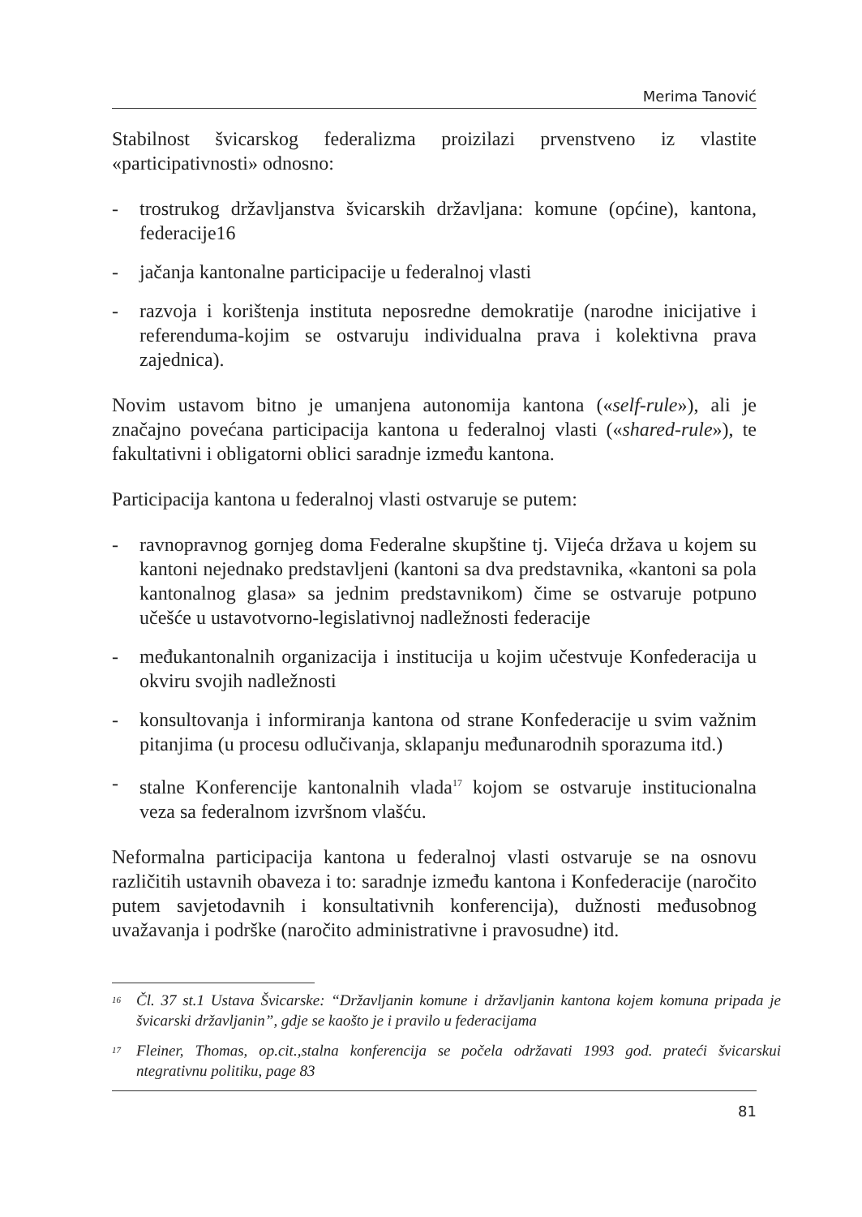Merima Tanović
Stabilnost švicarskog federalizma proizilazi prvenstveno iz vlastite «participativnosti» odnosno:
- trostrukog državljanstva švicarskih državljana: komune (općine), kantona, federacije16
- jačanja kantonalne participacije u federalnoj vlasti
- razvoja i korištenja instituta neposredne demokratije (narodne inicijative i referenduma-kojim se ostvaruju individualna prava i kolektivna prava zajednica).
Novim ustavom bitno je umanjena autonomija kantona («self-rule»), ali je značajno povećana participacija kantona u federalnoj vlasti («shared-rule»), te fakultativni i obligatorni oblici saradnje između kantona.
Participacija kantona u federalnoj vlasti ostvaruje se putem:
- ravnopravnog gornjeg doma Federalne skupštine tj. Vijeća država u kojem su kantoni nejednako predstavljeni (kantoni sa dva predstavnika, «kantoni sa pola kantonalnog glasa» sa jednim predstavnikom) čime se ostvaruje potpuno učešće u ustavotvorno-legislativnoj nadležnosti federacije
- međukantonalnih organizacija i institucija u kojim učestvuje Konfederacija u okviru svojih nadležnosti
- konsultovanja i informiranja kantona od strane Konfederacije u svim važnim pitanjima (u procesu odlučivanja, sklapanju međunarodnih sporazuma itd.)
- stalne Konferencije kantonalnih vlada<sup>17</sup> kojom se ostvaruje institucionalna veza sa federalnom izvršnom vlašću.
Neformalna participacija kantona u federalnoj vlasti ostvaruje se na osnovu različitih ustavnih obaveza i to: saradnje između kantona i Konfederacije (naročito putem savjetodavnih i konsultativnih konferencija), dužnosti međusobnog uvažavanja i podrške (naročito administrativne i pravosudne) itd.
<sup>16</sup> Čl. 37 st.1 Ustava Švicarske: “Državljanin komune i državljanin kantona kojem komuna pripada je švicarski državljanin”, gdje se kaošto je i pravilo u federacijama
<sup>17</sup> Fleiner, Thomas, op.cit.,stalna konferencija se počela održavati 1993 god. prateći švicarskui ntegrativnu politiku, page 83
81